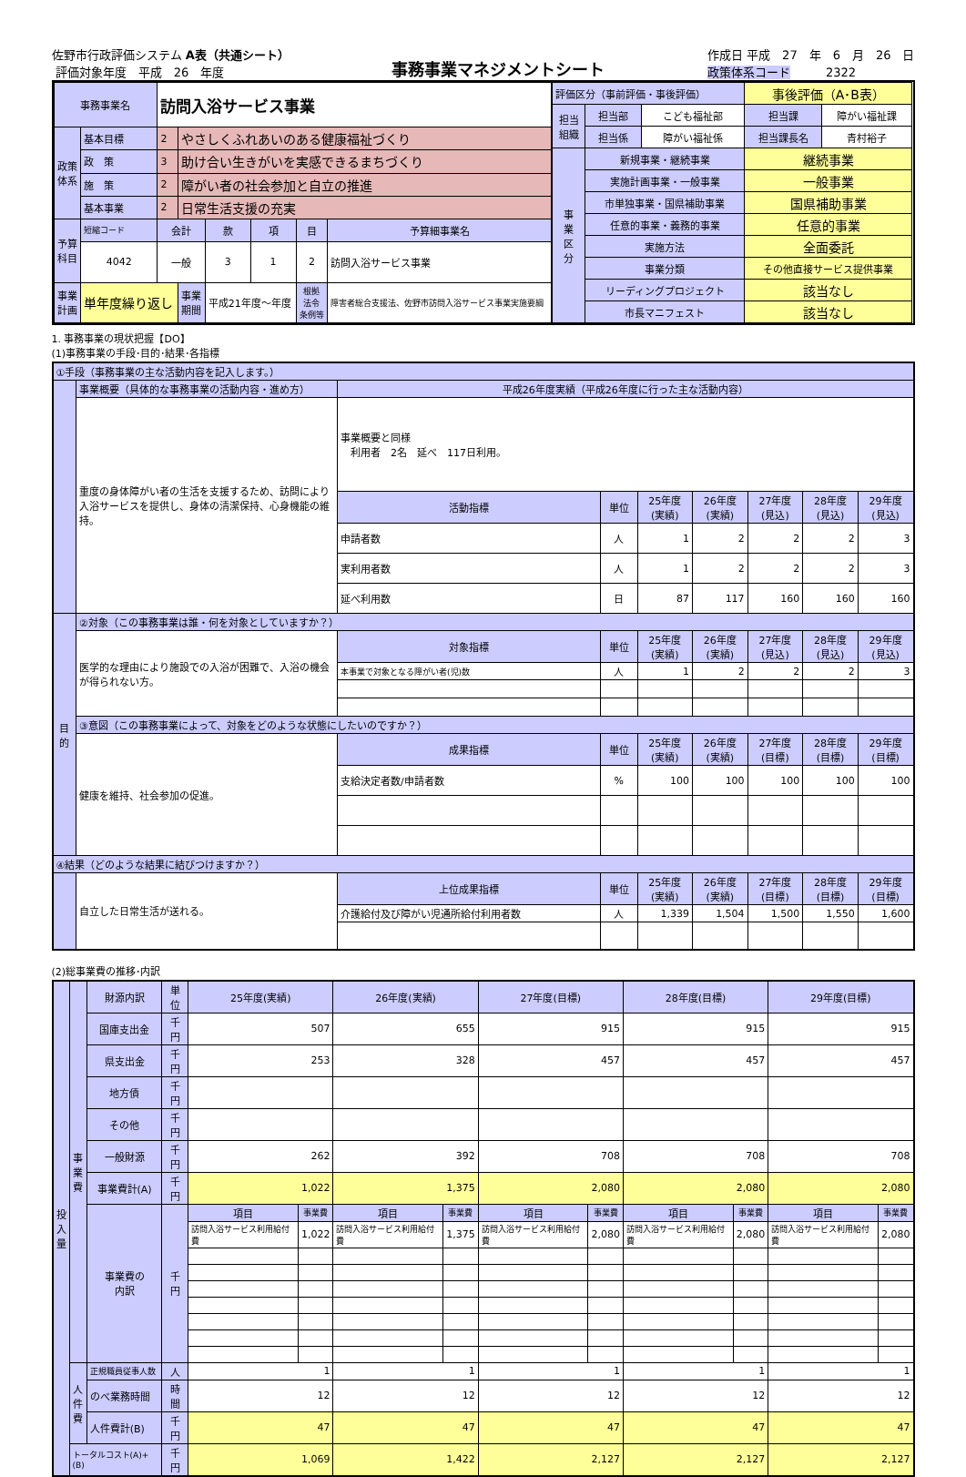佐野市行政評価システム A表（共通シート）
評価対象年度　平成　26　年度
事務事業マネジメントシート
作成日 平成　27　年　6　月　26　日
政策体系コード　　　2322
| 事務事業名 | | 訪問入浴サービス事業 | | | | | |
| 政策 体系 | 基本目標 | 2 | やさしくふれあいのある健康福祉づくり | | | | |
| | 政 策 | 3 | 助け合い生きがいを実感できるまちづくり | | | | |
| | 施 策 | 2 | 障がい者の社会参加と自立の推進 | | | | |
| | 基本事業 | 2 | 日常生活支援の充実 | | | | |
| 予算 科目 | 短縮コード | 会計 | | 款 | 項 | 目 | 予算細事業名 |
| | 4042 | 一般 | | 3 | 1 | 2 | 訪問入浴サービス事業 |
| 事業 計画 | 単年度繰り返し | | 事業 期間 | 平成21年度～年度 | | 根拠 法令 条例等 | 障害者総合支援法、佐野市訪問入浴サービス事業実施要綱 |
| 評価区分（事前評価・事後評価） | | | 事後評価（A･B表） | |
| 担当 組織 | 担当部 | こども福祉部 | 担当課 | 障がい福祉課 |
| | 担当係 | 障がい福祉係 | 担当課長名 | 青村裕子 |
| 事 業 区 分 | 新規事業・継続事業 | | 継続事業 | |
| | 実施計画事業・一般事業 | | 一般事業 | |
| | 市単独事業・国県補助事業 | | 国県補助事業 | |
| | 任意的事業・義務的事業 | | 任意的事業 | |
| | 実施方法 | | 全面委託 | |
| | 事業分類 | | その他直接サービス提供事業 | |
| | リーディングプロジェクト | | 該当なし | |
| | 市長マニフェスト | | 該当なし | |
1. 事務事業の現状把握【DO】
(1)事務事業の手段･目的･結果･各指標
| ①手段（事務事業の主な活動内容を記入します。） | | | | | | | | |
| | 事業概要（具体的な事務事業の活動内容・進め方） | 平成26年度実績（平成26年度に行った主な活動内容） | | | | | | |
| | 重度の身体障がい者の生活を支援するため、訪問により入浴サービスを提供し、身体の清潔保持、心身機能の維持。 | 事業概要と同様 利用者 2名 延べ 117日利用。 | | | | | | |
| | | 活動指標 | 単位 | 25年度 (実績) | 26年度 (実績) | 27年度 (見込) | 28年度 (見込) | 29年度 (見込) |
| | | 申請者数 | 人 | 1 | 2 | 2 | 2 | 3 |
| | | 実利用者数 | 人 | 1 | 2 | 2 | 2 | 3 |
| | | 延べ利用数 | 日 | 87 | 117 | 160 | 160 | 160 |
| 目 的 | ②対象（この事務事業は誰・何を対象としていますか？） | | | | | | | |
| | 医学的な理由により施設での入浴が困難で、入浴の機会が得られない方。 | 対象指標 | 単位 | 25年度 (実績) | 26年度 (実績) | 27年度 (見込) | 28年度 (見込) | 29年度 (見込) |
| | | 本事業で対象となる障がい者(児)数 | 人 | 1 | 2 | 2 | 2 | 3 |
| | ③意図（この事務事業によって、対象をどのような状態にしたいのですか？） | | | | | | | |
| | 健康を維持、社会参加の促進。 | 成果指標 | 単位 | 25年度 (実績) | 26年度 (実績) | 27年度 (目標) | 28年度 (目標) | 29年度 (目標) |
| | | 支給決定者数/申請者数 | % | 100 | 100 | 100 | 100 | 100 |
| ④結果（どのような結果に結びつけますか？） | | | | | | | | |
| | 自立した日常生活が送れる。 | 上位成果指標 | 単位 | 25年度 (実績) | 26年度 (実績) | 27年度 (目標) | 28年度 (目標) | 29年度 (目標) |
| | | 介護給付及び障がい児通所給付利用者数 | 人 | 1,339 | 1,504 | 1,500 | 1,550 | 1,600 |
(2)総事業費の推移･内訳
| 投 入 量 | 事 業 費 | 財源内訳 | 単位 | 25年度(実績) | | 26年度(実績) | | 27年度(目標) | | 28年度(目標) | | 29年度(目標) | |
| | | 国庫支出金 | 千円 | 507 | | 655 | | 915 | | 915 | | 915 | |
| | | 県支出金 | 千円 | 253 | | 328 | | 457 | | 457 | | 457 | |
| | | 地方債 | 千円 | | | | | | | | | | |
| | | その他 | 千円 | | | | | | | | | | |
| | | 一般財源 | 千円 | 262 | | 392 | | 708 | | 708 | | 708 | |
| | | 事業費計(A) | 千円 | 1,022 | | 1,375 | | 2,080 | | 2,080 | | 2,080 | |
| | | 事業費の 内訳 | 千円 | 項目 | 事業費 | 項目 | 事業費 | 項目 | 事業費 | 項目 | 事業費 | 項目 | 事業費 |
| | | | | 訪問入浴サービス利用給付費 | 1,022 | 訪問入浴サービス利用給付費 | 1,375 | 訪問入浴サービス利用給付費 | 2,080 | 訪問入浴サービス利用給付費 | 2,080 | 訪問入浴サービス利用給付費 | 2,080 |
| | 人 件 費 | 正規職員従事人数 | 人 | 1 | | 1 | | 1 | | 1 | | 1 | |
| | | のべ業務時間 | 時間 | 12 | | 12 | | 12 | | 12 | | 12 | |
| | | 人件費計(B) | 千円 | 47 | | 47 | | 47 | | 47 | | 47 | |
| | トータルコスト(A)+(B) | | 千円 | 1,069 | | 1,422 | | 2,127 | | 2,127 | | 2,127 | |